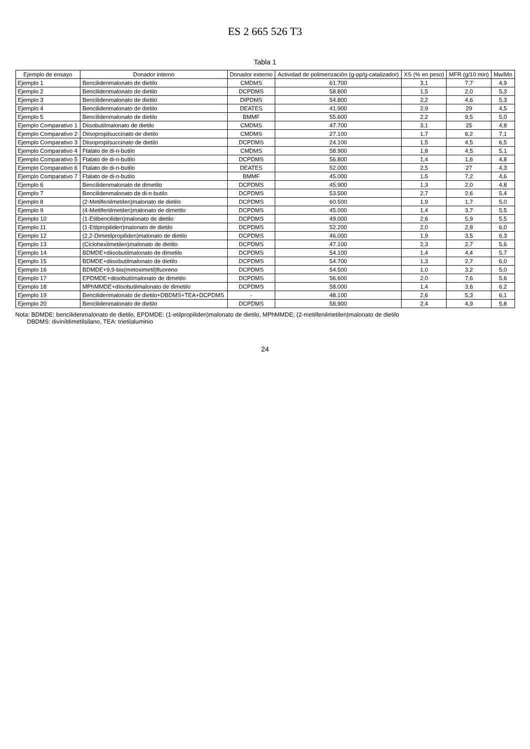ES 2 665 526 T3
Tabla 1
| Ejemplo de ensayo | Donador interno | Donador externo | Actividad de polimerización (g-pp/g-catalizador) | XS (% en peso) | MFR (g/10 min) | Mw/Mn |
| --- | --- | --- | --- | --- | --- | --- |
| Ejemplo 1 | Bencilidenmalonato de dietilo | CMDMS | 61.700 | 3,1 | 7,7 | 4,9 |
| Ejemplo 2 | Bencilidenmalonato de dietilo | DCPDMS | 58.800 | 1,5 | 2,0 | 5,3 |
| Ejemplo 3 | Bencilidenmalonato de dietilo | DIPDMS | 54.800 | 2,2 | 4,6 | 5,3 |
| Ejemplo 4 | Bencilidenmalonato de dietilo | DEATES | 41.900 | 2,9 | 29 | 4,5 |
| Ejemplo 5 | Bencilidenmalonato de dietilo | BMMF | 55.600 | 2,2 | 9,5 | 5,0 |
| Ejemplo Comparativo 1 | Diisobutilmalonato de dietilo | CMDMS | 47.700 | 3,1 | 25 | 4,8 |
| Ejemplo Comparativo 2 | Diisopropilsuccinato de dietilo | CMDMS | 27.100 | 1,7 | 6,2 | 7,1 |
| Ejemplo Comparativo 3 | Diisopropilsuccinato de dietilo | DCPDMS | 24.100 | 1,5 | 4,5 | 6,5 |
| Ejemplo Comparativo 4 | Ftalato de di-n-butilo | CMDMS | 58.900 | 1,8 | 4,5 | 5,1 |
| Ejemplo Comparativo 5 | Ftalato de di-n-butilo | DCPDMS | 56.800 | 1,4 | 1,6 | 4,8 |
| Ejemplo Comparativo 6 | Ftalato de di-n-butilo | DEATES | 52.000 | 2,5 | 27 | 4,3 |
| Ejemplo Comparativo 7 | Ftalato de di-n-butilo | BMMF | 45.000 | 1,5 | 7,2 | 4,6 |
| Ejemplo 6 | Bencilidenmalonato de dimetilo | DCPDMS | 45.900 | 1,3 | 2,0 | 4,8 |
| Ejemplo 7 | Bencilidenmalonato de di-n-butilo | DCPDMS | 53.500 | 2,7 | 2,6 | 5,4 |
| Ejemplo 8 | (2-Metilfenilmetilen)malonato de dietilo | DCPDMS | 60.500 | 1,9 | 1,7 | 5,0 |
| Ejemplo 9 | (4-Metilfenilmetilen)malonato de dimetilo | DCPDMS | 45.000 | 1,4 | 3,7 | 5,5 |
| Ejemplo 10 | (1-Etilbenciliden)malonato de dietilo | DCPDMS | 49.000 | 2,6 | 5,9 | 5,5 |
| Ejemplo 11 | (1-Etilpropiliden)malonato de dietilo | DCPDMS | 52.200 | 2,0 | 2,8 | 6,0 |
| Ejemplo 12 | (2,2-Dimetilpropiliden)malonato de dietilo | DCPDMS | 46.000 | 1,9 | 3,5 | 6,3 |
| Ejemplo 13 | (Ciclohexilmetilen)malonato de dietilo | DCPDMS | 47.100 | 2,3 | 2,7 | 5,6 |
| Ejemplo 14 | BDMDE+diisobutilmalonato de dimetilo | DCPDMS | 54.100 | 1,4 | 4,4 | 5,7 |
| Ejemplo 15 | BDMDE+diisobutilmalonato de dietilo | DCPDMS | 54.700 | 1,3 | 2,7 | 6,0 |
| Ejemplo 16 | BDMDE+9,9-bis(metoximetil)fluoreno | DCPDMS | 54.500 | 1,0 | 3,2 | 5,0 |
| Ejemplo 17 | EPDMDE+diisobutilmalonato de dimetilo | DCPDMS | 56.600 | 2,0 | 7,6 | 5,6 |
| Ejemplo 18 | MPhMMDE+diisobutilmalonato de dimetilo | DCPDMS | 58.000 | 1,4 | 3,6 | 6,2 |
| Ejemplo 19 | Bencilidenmalonato de dietilo+DBDMS+TEA+DCPDMS | - | 48.100 | 2,6 | 5,3 | 6,1 |
| Ejemplo 20 | Bencilidenmalonato de dietilo | DCPDMS | 58.900 | 2,4 | 4,9 | 5,8 |
Nota: BDMDE: bencilidenmalonato de dietilo, EPDMDE: (1-etilpropiliden)malonato de dietilo, MPhMMDE: (2-metilfenilmetilen)malonato de dietilo
DBDMS: divinildimetilsilano, TEA: trietilaluminio
24